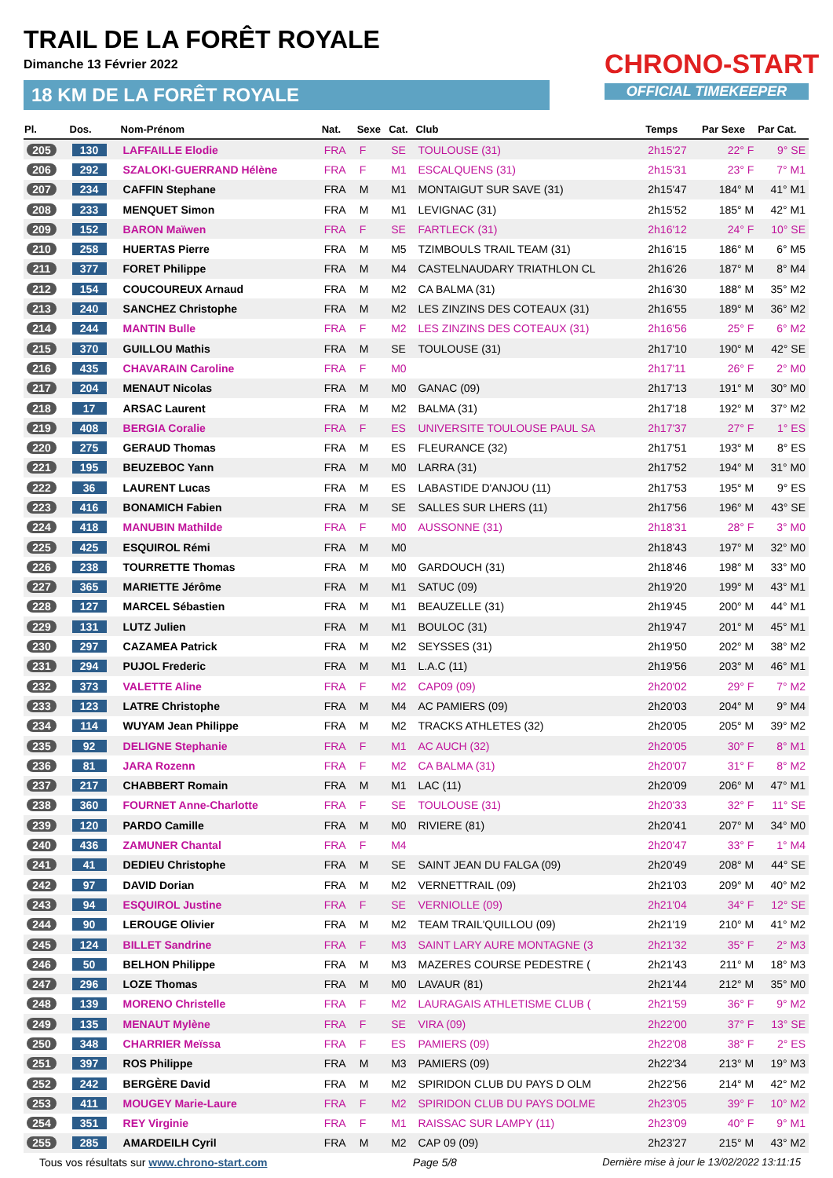TRAIL DE LA FORÊT ROYALE
Dimanche 13 Février 2022
18 KM DE LA FORÊT ROYALE
CHRONO-START
OFFICIAL TIMEKEEPER
| Pl. | Dos. | Nom-Prénom | Nat. | Sexe | Cat. | Club | Temps | Par Sexe | Par Cat. |
| --- | --- | --- | --- | --- | --- | --- | --- | --- | --- |
| 205 | 130 | LAFFAILLE Elodie | FRA | F | SE | TOULOUSE (31) | 2h15'27 | 22° F | 9° SE |
| 206 | 292 | SZALOKI-GUERRAND Hélène | FRA | F | M1 | ESCALQUENS (31) | 2h15'31 | 23° F | 7° M1 |
| 207 | 234 | CAFFIN Stephane | FRA | M | M1 | MONTAIGUT SUR SAVE (31) | 2h15'47 | 184° M | 41° M1 |
| 208 | 233 | MENQUET Simon | FRA | M | M1 | LEVIGNAC (31) | 2h15'52 | 185° M | 42° M1 |
| 209 | 152 | BARON Maïwen | FRA | F | SE | FARTLECK (31) | 2h16'12 | 24° F | 10° SE |
| 210 | 258 | HUERTAS Pierre | FRA | M | M5 | TZIMBOULS TRAIL TEAM (31) | 2h16'15 | 186° M | 6° M5 |
| 211 | 377 | FORET Philippe | FRA | M | M4 | CASTELNAUDARY TRIATHLON CL | 2h16'26 | 187° M | 8° M4 |
| 212 | 154 | COUCOUREUX Arnaud | FRA | M | M2 | CA BALMA (31) | 2h16'30 | 188° M | 35° M2 |
| 213 | 240 | SANCHEZ Christophe | FRA | M | M2 | LES ZINZINS DES COTEAUX (31) | 2h16'55 | 189° M | 36° M2 |
| 214 | 244 | MANTIN Bulle | FRA | F | M2 | LES ZINZINS DES COTEAUX (31) | 2h16'56 | 25° F | 6° M2 |
| 215 | 370 | GUILLOU Mathis | FRA | M | SE | TOULOUSE (31) | 2h17'10 | 190° M | 42° SE |
| 216 | 435 | CHAVARAIN Caroline | FRA | F | M0 | | 2h17'11 | 26° F | 2° M0 |
| 217 | 204 | MENAUT Nicolas | FRA | M | M0 | GANAC (09) | 2h17'13 | 191° M | 30° M0 |
| 218 | 17 | ARSAC Laurent | FRA | M | M2 | BALMA (31) | 2h17'18 | 192° M | 37° M2 |
| 219 | 408 | BERGIA Coralie | FRA | F | ES | UNIVERSITE TOULOUSE PAUL SA | 2h17'37 | 27° F | 1° ES |
| 220 | 275 | GERAUD Thomas | FRA | M | ES | FLEURANCE (32) | 2h17'51 | 193° M | 8° ES |
| 221 | 195 | BEUZEBOC Yann | FRA | M | M0 | LARRA (31) | 2h17'52 | 194° M | 31° M0 |
| 222 | 36 | LAURENT Lucas | FRA | M | ES | LABASTIDE D'ANJOU (11) | 2h17'53 | 195° M | 9° ES |
| 223 | 416 | BONAMICH Fabien | FRA | M | SE | SALLES SUR LHERS (11) | 2h17'56 | 196° M | 43° SE |
| 224 | 418 | MANUBIN Mathilde | FRA | F | M0 | AUSSONNE (31) | 2h18'31 | 28° F | 3° M0 |
| 225 | 425 | ESQUIROL Rémi | FRA | M | M0 | | 2h18'43 | 197° M | 32° M0 |
| 226 | 238 | TOURRETTE Thomas | FRA | M | M0 | GARDOUCH (31) | 2h18'46 | 198° M | 33° M0 |
| 227 | 365 | MARIETTE Jérôme | FRA | M | M1 | SATUC (09) | 2h19'20 | 199° M | 43° M1 |
| 228 | 127 | MARCEL Sébastien | FRA | M | M1 | BEAUZELLE (31) | 2h19'45 | 200° M | 44° M1 |
| 229 | 131 | LUTZ Julien | FRA | M | M1 | BOULOC (31) | 2h19'47 | 201° M | 45° M1 |
| 230 | 297 | CAZAMEA Patrick | FRA | M | M2 | SEYSSES (31) | 2h19'50 | 202° M | 38° M2 |
| 231 | 294 | PUJOL Frederic | FRA | M | M1 | L.A.C (11) | 2h19'56 | 203° M | 46° M1 |
| 232 | 373 | VALETTE Aline | FRA | F | M2 | CAP09 (09) | 2h20'02 | 29° F | 7° M2 |
| 233 | 123 | LATRE Christophe | FRA | M | M4 | AC PAMIERS (09) | 2h20'03 | 204° M | 9° M4 |
| 234 | 114 | WUYAM Jean Philippe | FRA | M | M2 | TRACKS ATHLETES (32) | 2h20'05 | 205° M | 39° M2 |
| 235 | 92 | DELIGNE Stephanie | FRA | F | M1 | AC AUCH (32) | 2h20'05 | 30° F | 8° M1 |
| 236 | 81 | JARA Rozenn | FRA | F | M2 | CA BALMA (31) | 2h20'07 | 31° F | 8° M2 |
| 237 | 217 | CHABBERT Romain | FRA | M | M1 | LAC (11) | 2h20'09 | 206° M | 47° M1 |
| 238 | 360 | FOURNET Anne-Charlotte | FRA | F | SE | TOULOUSE (31) | 2h20'33 | 32° F | 11° SE |
| 239 | 120 | PARDO Camille | FRA | M | M0 | RIVIERE (81) | 2h20'41 | 207° M | 34° M0 |
| 240 | 436 | ZAMUNER Chantal | FRA | F | M4 | | 2h20'47 | 33° F | 1° M4 |
| 241 | 41 | DEDIEU Christophe | FRA | M | SE | SAINT JEAN DU FALGA (09) | 2h20'49 | 208° M | 44° SE |
| 242 | 97 | DAVID Dorian | FRA | M | M2 | VERNETTRAIL (09) | 2h21'03 | 209° M | 40° M2 |
| 243 | 94 | ESQUIROL Justine | FRA | F | SE | VERNIOLLE (09) | 2h21'04 | 34° F | 12° SE |
| 244 | 90 | LEROUGE Olivier | FRA | M | M2 | TEAM TRAIL'QUILLOU (09) | 2h21'19 | 210° M | 41° M2 |
| 245 | 124 | BILLET Sandrine | FRA | F | M3 | SAINT LARY AURE MONTAGNE (3 | 2h21'32 | 35° F | 2° M3 |
| 246 | 50 | BELHON Philippe | FRA | M | M3 | MAZERES COURSE PEDESTRE ( | 2h21'43 | 211° M | 18° M3 |
| 247 | 296 | LOZE Thomas | FRA | M | M0 | LAVAUR (81) | 2h21'44 | 212° M | 35° M0 |
| 248 | 139 | MORENO Christelle | FRA | F | M2 | LAURAGAIS ATHLETISME CLUB ( | 2h21'59 | 36° F | 9° M2 |
| 249 | 135 | MENAUT Mylène | FRA | F | SE | VIRA (09) | 2h22'00 | 37° F | 13° SE |
| 250 | 348 | CHARRIER Meïssa | FRA | F | ES | PAMIERS (09) | 2h22'08 | 38° F | 2° ES |
| 251 | 397 | ROS Philippe | FRA | M | M3 | PAMIERS (09) | 2h22'34 | 213° M | 19° M3 |
| 252 | 242 | BERGÈRE David | FRA | M | M2 | SPIRIDON CLUB DU PAYS D OLM | 2h22'56 | 214° M | 42° M2 |
| 253 | 411 | MOUGEY Marie-Laure | FRA | F | M2 | SPIRIDON CLUB DU PAYS DOLME | 2h23'05 | 39° F | 10° M2 |
| 254 | 351 | REY Virginie | FRA | F | M1 | RAISSAC SUR LAMPY (11) | 2h23'09 | 40° F | 9° M1 |
| 255 | 285 | AMARDEILH Cyril | FRA | M | M2 | CAP 09 (09) | 2h23'27 | 215° M | 43° M2 |
Tous vos résultats sur www.chrono-start.com Page 5/8 Dernière mise à jour le 13/02/2022 13:11:15